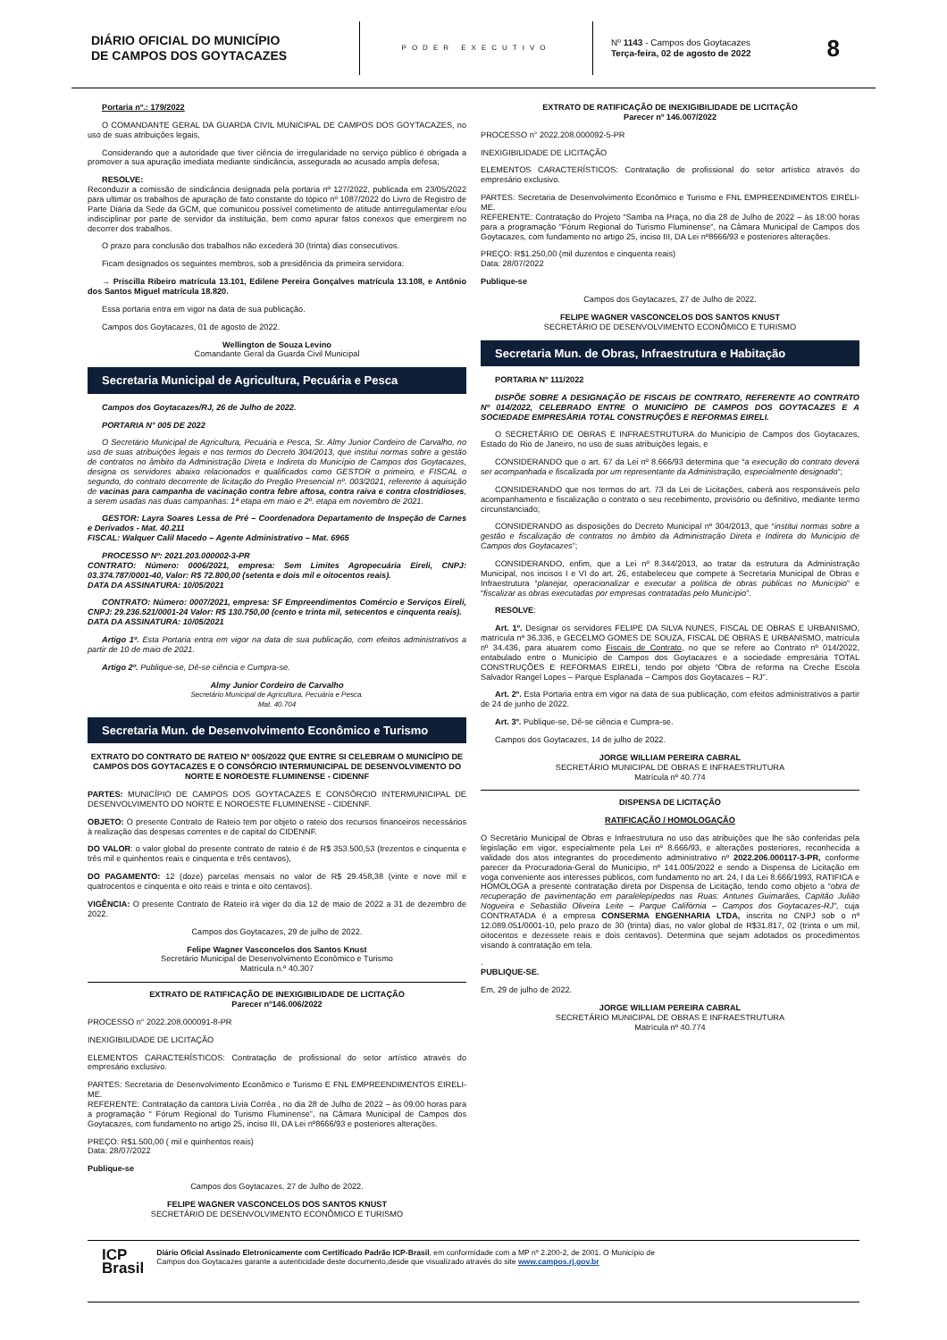DIÁRIO OFICIAL DO MUNICÍPIO
DE CAMPOS DOS GOYTACAZES
PODER EXECUTIVO
Nº 1143 - Campos dos Goytacazes
Terça-feira, 02 de agosto de 2022
8
Portaria nº.: 179/2022
O COMANDANTE GERAL DA GUARDA CIVIL MUNICIPAL DE CAMPOS DOS GOYTACAZES, no uso de suas atribuições legais,
Considerando que a autoridade que tiver ciência de irregularidade no serviço público é obrigada a promover a sua apuração imediata mediante sindicância, assegurada ao acusado ampla defesa;
RESOLVE:
Reconduzir a comissão de sindicância designada pela portaria nº 127/2022, publicada em 23/05/2022 para ultimar os trabalhos de apuração de fato constante do tópico nº 1087/2022 do Livro de Registro de Parte Diária da Sede da GCM, que comunicou possível cometimento de atitude antirregulamentar e/ou indisciplinar por parte de servidor da instituição, bem como apurar fatos conexos que emergirem no decorrer dos trabalhos.
O prazo para conclusão dos trabalhos não excederá 30 (trinta) dias consecutivos.
Ficam designados os seguintes membros, sob a presidência da primeira servidora:
→ Priscilla Ribeiro matrícula 13.101, Edilene Pereira Gonçalves matrícula 13.108, e Antônio dos Santos Miguel matrícula 18.820.
Essa portaria entra em vigor na data de sua publicação.
Campos dos Goytacazes, 01 de agosto de 2022.
Wellington de Souza Levino
Comandante Geral da Guarda Civil Municipal
Secretaria Municipal de Agricultura, Pecuária e Pesca
Campos dos Goytacazes/RJ, 26 de Julho de 2022.
PORTARIA N° 005 DE 2022
O Secretário Municipal de Agricultura, Pecuária e Pesca, Sr. Almy Junior Cordeiro de Carvalho, no uso de suas atribuições legais e nos termos do Decreto 304/2013, que institui normas sobre a gestão de contratos no âmbito da Administração Direta e Indireta do Município de Campos dos Goytacazes, designa os servidores abaixo relacionados e qualificados como GESTOR o primeiro, e FISCAL o segundo, do contrato decorrente de licitação do Pregão Presencial nº. 003/2021, referente à aquisição de vacinas para campanha de vacinação contra febre aftosa, contra raiva e contra clostridioses, a serem usadas nas duas campanhas: 1ª etapa em maio e 2º. etapa em novembro de 2021.
GESTOR: Layra Soares Lessa de Pré – Coordenadora Departamento de Inspeção de Carnes e Derivados - Mat. 40.211
FISCAL: Walquer Calil Macedo – Agente Administrativo – Mat. 6965
PROCESSO Nº: 2021.203.000002-3-PR
CONTRATO: Número: 0006/2021, empresa: Sem Limites Agropecuária Eireli, CNPJ: 03.374.787/0001-40, Valor: R$ 72.800,00 (setenta e dois mil e oitocentos reais).
DATA DA ASSINATURA: 10/05/2021
CONTRATO: Número: 0007/2021, empresa: SF Empreendimentos Comércio e Serviços Eireli, CNPJ: 29.236.521/0001-24 Valor: R$ 130.750,00 (cento e trinta mil, setecentos e cinquenta reais).
DATA DA ASSINATURA: 10/05/2021
Artigo 1º. Esta Portaria entra em vigor na data de sua publicação, com efeitos administrativos a partir de 10 de maio de 2021.
Artigo 2º. Publique-se, Dê-se ciência e Cumpra-se.
Almy Junior Cordeiro de Carvalho
Secretário Municipal de Agricultura, Pecuária e Pesca.
Mat. 40.704
Secretaria Mun. de Desenvolvimento Econômico e Turismo
EXTRATO DO CONTRATO DE RATEIO Nº 005/2022 QUE ENTRE SI CELEBRAM O MUNICÍPIO DE CAMPOS DOS GOYTACAZES E O CONSÓRCIO INTERMUNICIPAL DE DESENVOLVIMENTO DO NORTE E NOROESTE FLUMINENSE - CIDENNF
PARTES: MUNICÍPIO DE CAMPOS DOS GOYTACAZES E CONSÓRCIO INTERMUNICIPAL DE DESENVOLVIMENTO DO NORTE E NOROESTE FLUMINENSE - CIDENNF.
OBJETO: O presente Contrato de Rateio tem por objeto o rateio dos recursos financeiros necessários à realização das despesas correntes e de capital do CIDENNF.
DO VALOR: o valor global do presente contrato de rateio é de R$ 353.500,53 (trezentos e cinquenta e três mil e quinhentos reais e cinquenta e três centavos),
DO PAGAMENTO: 12 (doze) parcelas mensais no valor de R$ 29.458,38 (vinte e nove mil e quatrocentos e cinquenta e oito reais e trinta e oito centavos).
VIGÊNCIA: O presente Contrato de Rateio irá viger do dia 12 de maio de 2022 a 31 de dezembro de 2022.
Campos dos Goytacazes, 29 de julho de 2022.
Felipe Wagner Vasconcelos dos Santos Knust
Secretário Municipal de Desenvolvimento Econômico e Turismo
Matrícula n.º 40.307
EXTRATO DE RATIFICAÇÃO DE INEXIGIBILIDADE DE LICITAÇÃO
Parecer nº146.006/2022
PROCESSO n° 2022.208.000091-8-PR
INEXIGIBILIDADE DE LICITAÇÃO
ELEMENTOS CARACTERÍSTICOS: Contratação de profissional do setor artístico através do empresário exclusivo.
PARTES: Secretaria de Desenvolvimento Econômico e Turismo E FNL EMPREENDIMENTOS EIRELI-ME.
REFERENTE: Contratação da cantora Lívia Corrêa , no dia 28 de Julho de 2022 – às 09:00 horas para a programação “ Fórum Regional do Turismo Fluminense”, na Câmara Municipal de Campos dos Goytacazes, com fundamento no artigo 25, inciso III, DA Lei nº8666/93 e posteriores alterações.
PREÇO: R$1.500,00 ( mil e quinhentos reais)
Data: 28/07/2022
Publique-se
Campos dos Goytacazes, 27 de Julho de 2022.
FELIPE WAGNER VASCONCELOS DOS SANTOS KNUST
SECRETÁRIO DE DESENVOLVIMENTO ECONÔMICO E TURISMO
EXTRATO DE RATIFICAÇÃO DE INEXIGIBILIDADE DE LICITAÇÃO
Parecer nº 146.007/2022
PROCESSO n° 2022.208.000092-5-PR
INEXIGIBILIDADE DE LICITAÇÃO
ELEMENTOS CARACTERÍSTICOS: Contratação de profissional do setor artístico através do empresário exclusivo.
PARTES: Secretaria de Desenvolvimento Econômico e Turismo e FNL EMPREENDIMENTOS EIRELI-ME.
REFERENTE: Contratação do Projeto “Samba na Praça, no dia 28 de Julho de 2022 – às 18:00 horas para a programação “Fórum Regional do Turismo Fluminense”, na Câmara Municipal de Campos dos Goytacazes, com fundamento no artigo 25, inciso III, DA Lei nº8666/93 e posteriores alterações.
PREÇO: R$1.250,00 (mil duzentos e cinquenta reais)
Data: 28/07/2022
Publique-se
Campos dos Goytacazes, 27 de Julho de 2022.
FELIPE WAGNER VASCONCELOS DOS SANTOS KNUST
SECRETÁRIO DE DESENVOLVIMENTO ECONÔMICO E TURISMO
Secretaria Mun. de Obras, Infraestrutura e Habitação
PORTARIA Nº 111/2022
DISPÕE SOBRE A DESIGNAÇÃO DE FISCAIS DE CONTRATO, REFERENTE AO CONTRATO Nº 014/2022, CELEBRADO ENTRE O MUNICÍPIO DE CAMPOS DOS GOYTACAZES E A SOCIEDADE EMPRESÁRIA TOTAL CONSTRUÇÕES E REFORMAS EIRELI.
O SECRETÁRIO DE OBRAS E INFRAESTRUTURA do Município de Campos dos Goytacazes, Estado do Rio de Janeiro, no uso de suas atribuições legais, e
CONSIDERANDO que o art. 67 da Lei nº 8.666/93 determina que “a execução do contrato deverá ser acompanhada e fiscalizada por um representante da Administração, especialmente designado”;
CONSIDERANDO que nos termos do art. 73 da Lei de Licitações, caberá aos responsáveis pelo acompanhamento e fiscalização o contrato o seu recebimento, provisório ou definitivo, mediante termo circunstanciado;
CONSIDERANDO as disposições do Decreto Municipal nº 304/2013, que “institui normas sobre a gestão e fiscalização de contratos no âmbito da Administração Direta e Indireta do Município de Campos dos Goytacazes”;
CONSIDERANDO, enfim, que a Lei nº 8.344/2013, ao tratar da estrutura da Administração Municipal, nos incisos I e VI do art. 26, estabeleceu que compete à Secretaria Municipal de Obras e Infraestrutura “planejar, operacionalizar e executar a política de obras públicas no Município” e “fiscalizar as obras executadas por empresas contratadas pelo Município”.
RESOLVE:
Art. 1º. Designar os servidores FELIPE DA SILVA NUNES, FISCAL DE OBRAS E URBANISMO, matrícula nº 36.336, e GECELMO GOMES DE SOUZA, FISCAL DE OBRAS E URBANISMO, matrícula nº 34.436, para atuarem como Fiscais de Contrato, no que se refere ao Contrato nº 014/2022, entabulado entre o Município de Campos dos Goytacazes e a sociedade empresária TOTAL CONSTRUÇÕES E REFORMAS EIRELI, tendo por objeto “Obra de reforma na Creche Escola Salvador Rangel Lopes – Parque Esplanada – Campos dos Goytacazes – RJ”.
Art. 2º. Esta Portaria entra em vigor na data de sua publicação, com efeitos administrativos a partir de 24 de junho de 2022.
Art. 3º. Publique-se, Dê-se ciência e Cumpra-se.
Campos dos Goytacazes, 14 de julho de 2022.
JORGE WILLIAM PEREIRA CABRAL
SECRETÁRIO MUNICIPAL DE OBRAS E INFRAESTRUTURA
Matrícula nº 40.774
DISPENSA DE LICITAÇÃO
RATIFICAÇÃO / HOMOLOGAÇÃO
O Secretário Municipal de Obras e Infraestrutura no uso das atribuições que lhe são conferidas pela legislação em vigor, especialmente pela Lei nº 8.666/93, e alterações posteriores, reconhecida a validade dos atos integrantes do procedimento administrativo nº 2022.206.000117-3-PR, conforme parecer da Procuradoria-Geral do Município, nº 141.005/2022 e sendo a Dispensa de Licitação em voga conveniente aos interesses públicos, com fundamento no art. 24, I da Lei 8.666/1993, RATIFICA e HOMOLOGA a presente contratação direta por Dispensa de Licitação, tendo como objeto a “obra de recuperação de pavimentação em paralelepípedos nas Ruas: Antunes Guimarães, Capitão Julião Nogueira e Sebastião Oliveira Leite – Parque Califórnia – Campos dos Goytacazes-RJ”, cuja CONTRATADA é a empresa CONSERMA ENGENHARIA LTDA, inscrita no CNPJ sob o nº 12.089.051/0001-10, pelo prazo de 30 (trinta) dias, no valor global de R$31.817, 02 (trinta e um mil, oitocentos e dezessete reais e dois centavos). Determina que sejam adotados os procedimentos visando à contratação em tela.
.
PUBLIQUE-SE.
Em, 29 de julho de 2022.
JORGE WILLIAM PEREIRA CABRAL
SECRETÁRIO MUNICIPAL DE OBRAS E INFRAESTRUTURA
Matrícula nº 40.774
ICP
Brasil
Diário Oficial Assinado Eletronicamente com Certificado Padrão ICP-Brasil, em conformidade com a MP nº 2.200-2, de 2001. O Município de
Campos dos Goytacazes garante a autenticidade deste documento,desde que visualizado através do site www.campos.rj.gov.br